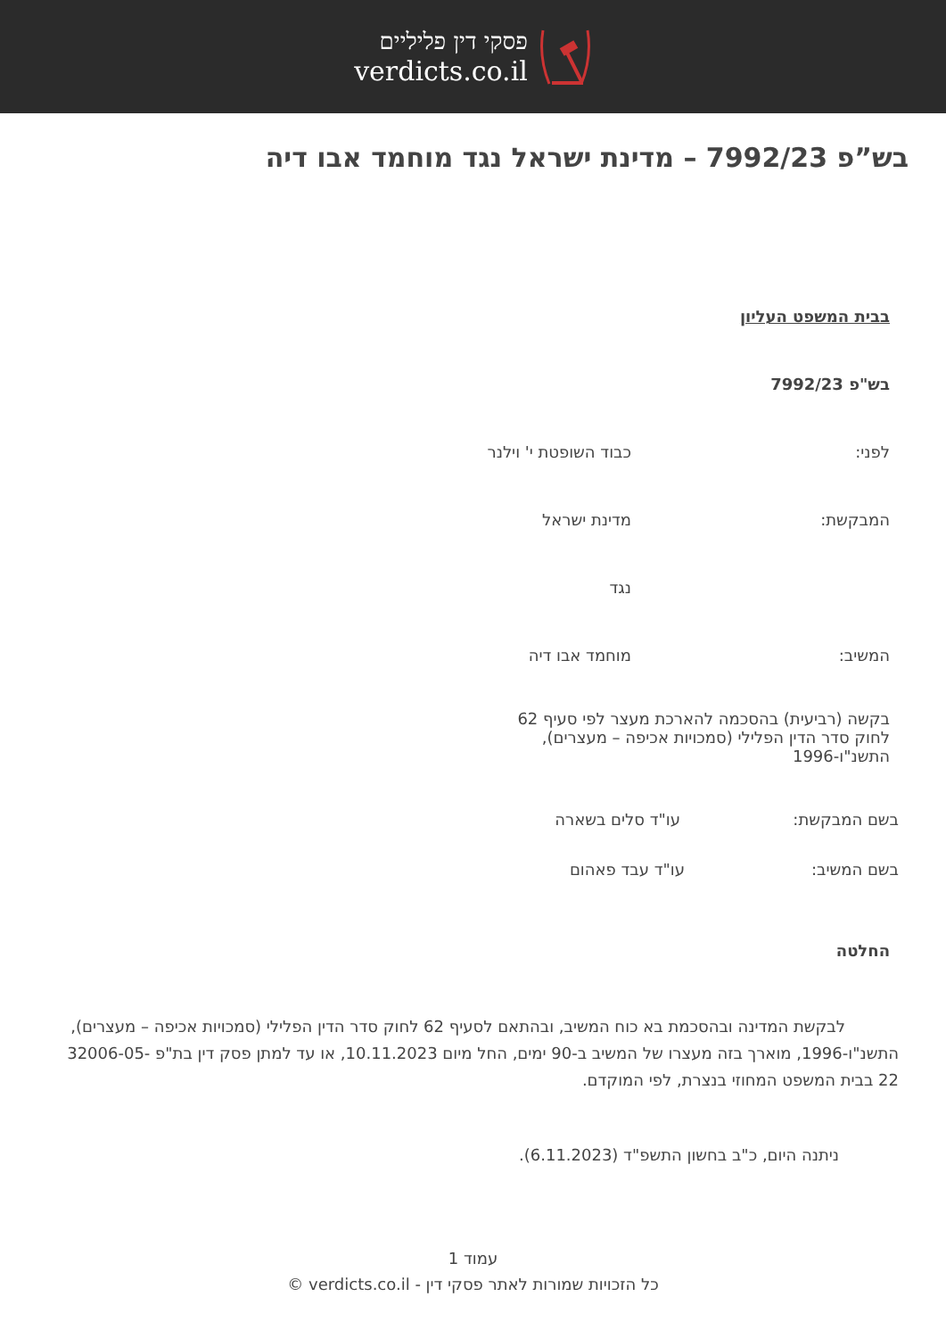פסקי דין פליליים
verdicts.co.il
בש”פ 7992/23 – מדינת ישראל נגד מוחמד אבו דיה
בבית המשפט העליון
בש"פ 7992/23
לפני: כבוד השופטת י' וילנר
המבקשת: מדינת ישראל
נגד
המשיב: מוחמד אבו דיה
בקשה (רביעית) בהסכמה להארכת מעצר לפי סעיף 62 לחוק סדר הדין הפלילי (סמכויות אכיפה – מעצרים), התשנ"ו-1996
בשם המבקשת: עו"ד סלים בשארה
בשם המשיב: עו"ד עבד פאהום
החלטה
לבקשת המדינה ובהסכמת בא כוח המשיב, ובהתאם לסעיף 62 לחוק סדר הדין הפלילי (סמכויות אכיפה – מעצרים), התשנ"ו-1996, מוארך בזה מעצרו של המשיב ב-90 ימים, החל מיום 10.11.2023, או עד למתן פסק דין בת"פ 32006-05-22 בבית המשפט המחוזי בנצרת, לפי המוקדם.
ניתנה היום, כ"ב בחשון התשפ"ד (6.11.2023).
עמוד 1
כל הזכויות שמורות לאתר פסקי דין - verdicts.co.il ©